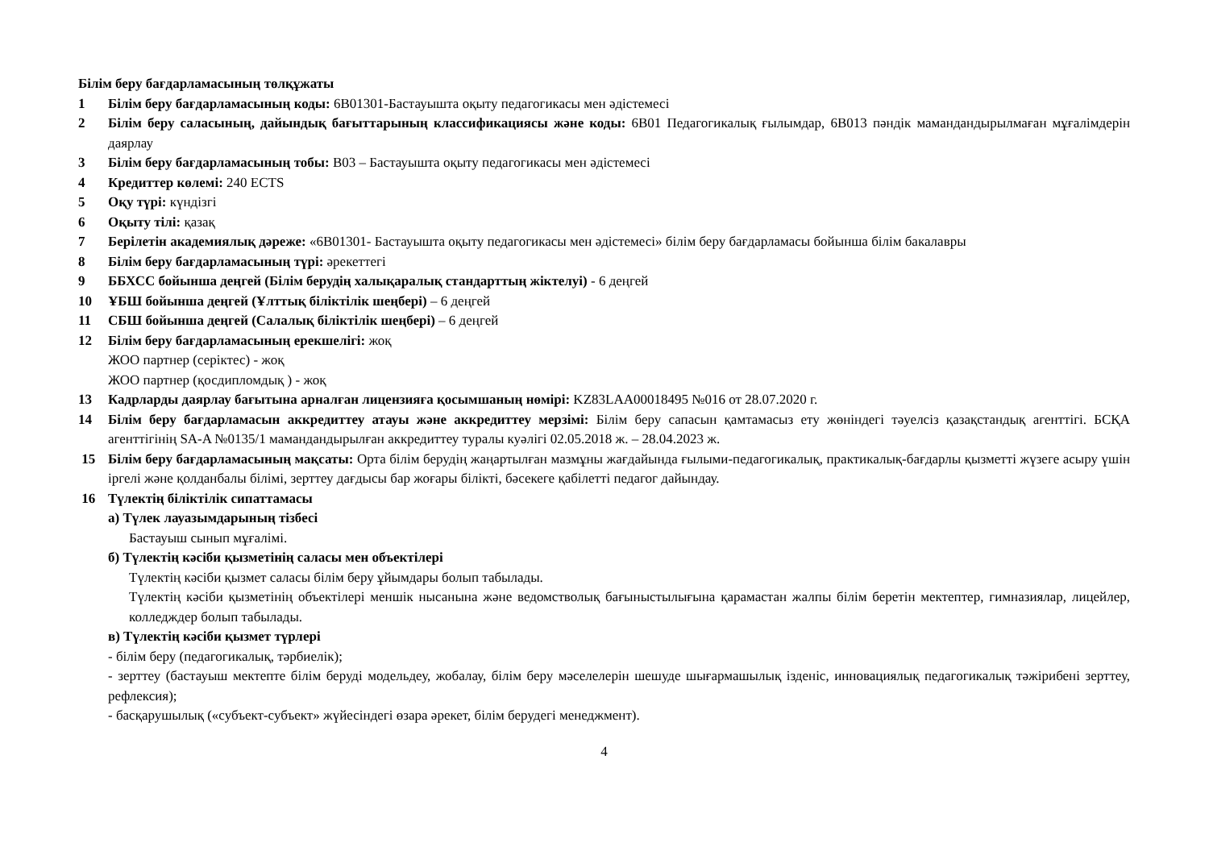Білім беру бағдарламасының төлқұжаты
1 Білім беру бағдарламасының коды: 6В01301-Бастауышта оқыту педагогикасы мен әдістемесі
2 Білім беру саласының, дайындық бағыттарының классификациясы және коды: 6В01 Педагогикалық ғылымдар, 6В013 пәндік мамандандырылмаған мұғалімдерін даярлау
3 Білім беру бағдарламасының тобы: В03 – Бастауышта оқыту педагогикасы мен әдістемесі
4 Кредиттер көлемі: 240 ECTS
5 Оқу түрі: күндізгі
6 Оқыту тілі: қазақ
7 Берілетін академиялық дәреже: «6В01301- Бастауышта оқыту педагогикасы мен әдістемесі» білім беру бағдарламасы бойынша білім бакалавры
8 Білім беру бағдарламасының түрі: әрекеттегі
9 ББХСС бойынша деңгей (Білім берудің халықаралық стандарттың жіктелуі) - 6 деңгей
10 ҰБШ бойынша деңгей (Ұлттық біліктілік шеңбері) – 6 деңгей
11 СБШ бойынша деңгей (Салалық біліктілік шеңбері) – 6 деңгей
12 Білім беру бағдарламасының ерекшелігі: жоқ
ЖОО партнер (серіктес) - жоқ
ЖОО партнер (қосдипломдық ) - жоқ
13 Кадрларды даярлау бағытына арналған лицензияға қосымшаның нөмірі: KZ83LAA00018495 №016 от 28.07.2020 г.
14 Білім беру бағдарламасын аккредиттеу атауы және аккредиттеу мерзімі: Білім беру сапасын қамтамасыз ету жөніндегі тәуелсіз қазақстандық агенттігі. БСҚА агенттігінің SA-A №0135/1 мамандандырылған аккредиттеу туралы куәлігі 02.05.2018 ж. – 28.04.2023 ж.
15 Білім беру бағдарламасының мақсаты: Орта білім берудің жаңартылған мазмұны жағдайында ғылыми-педагогикалық, практикалық-бағдарлы қызметті жүзеге асыру үшін іргелі және қолданбалы білімі, зерттеу дағдысы бар жоғары білікті, бәсекеге қабілетті педагог дайындау.
16 Түлектің біліктілік сипаттамасы
а) Түлек лауазымдарының тізбесі
Бастауыш сынып мұғалімі.
б) Түлектің кәсіби қызметінің саласы мен объектілері
Түлектің кәсіби қызмет саласы білім беру ұйымдары болып табылады.
Түлектің кәсіби қызметінің объектілері меншік нысанына және ведомстволық бағыныстылығына қарамастан жалпы білім беретін мектептер, гимназиялар, лицейлер, колледждер болып табылады.
в) Түлектің кәсіби қызмет түрлері
- білім беру (педагогикалық, тәрбиелік);
- зерттеу (бастауыш мектепте білім беруді модельдеу, жобалау, білім беру мәселелерін шешуде шығармашылық ізденіс, инновациялық педагогикалық тәжірибені зерттеу, рефлексия);
- басқарушылық («субъект-субъект» жүйесіндегі өзара әрекет, білім берудегі менеджмент).
4